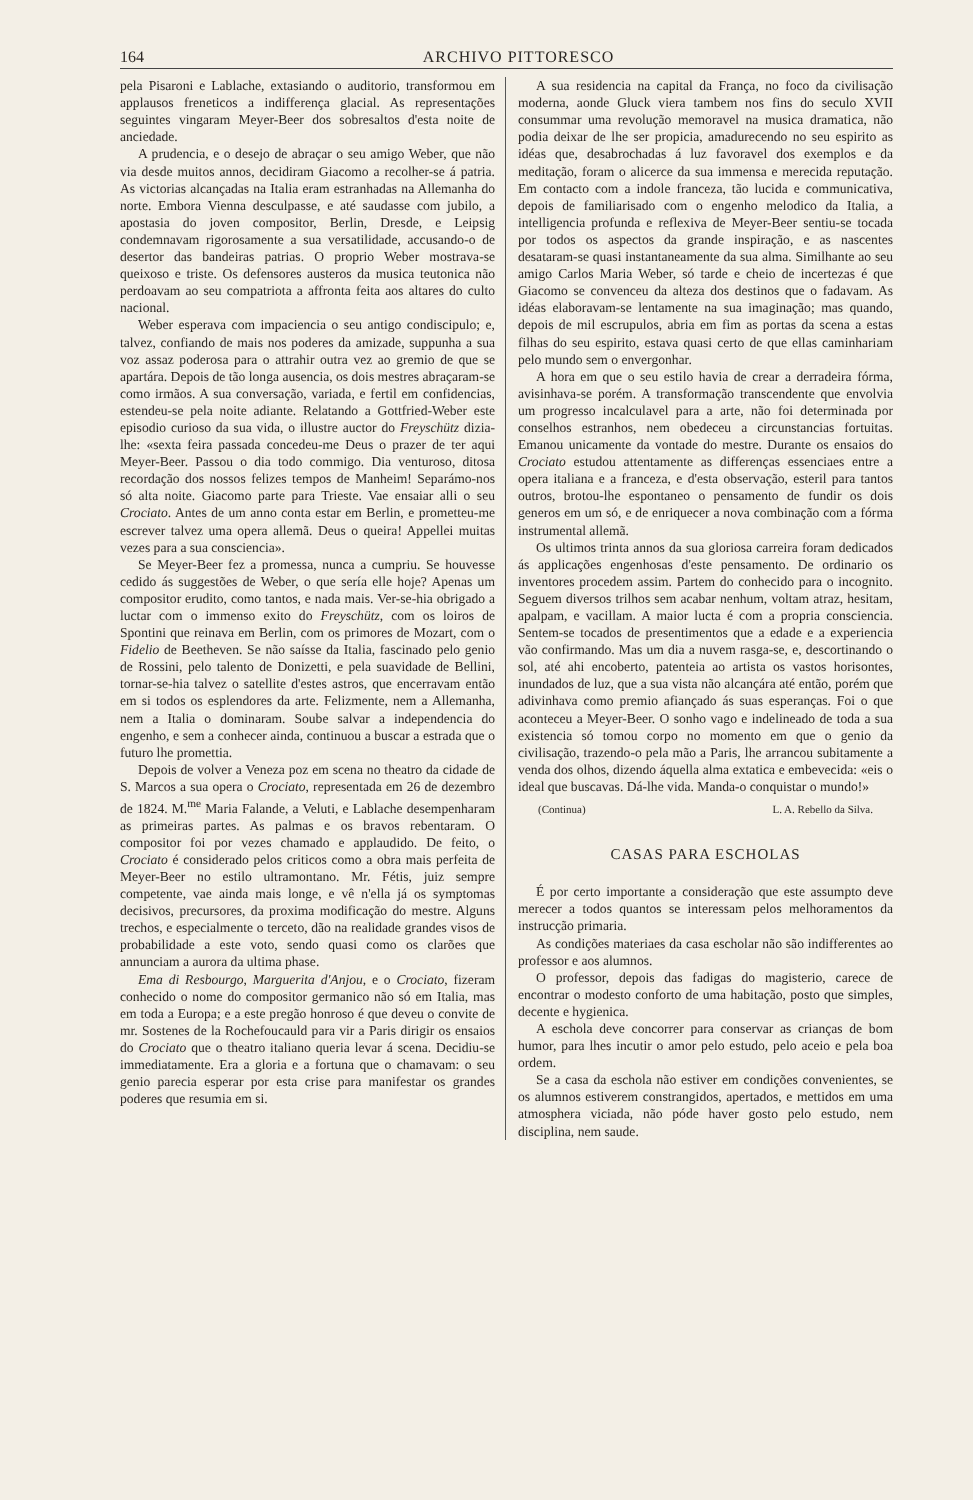164 ARCHIVO PITTORESCO
pela Pisaroni e Lablache, extasiando o auditorio, transformou em applausos freneticos a indifferença glacial. As representações seguintes vingaram Meyer-Beer dos sobresaltos d'esta noite de anciedade.
A prudencia, e o desejo de abraçar o seu amigo Weber, que não via desde muitos annos, decidiram Giacomo a recolher-se á patria. As victorias alcançadas na Italia eram estranhadas na Allemanha do norte. Embora Vienna desculpasse, e até saudasse com jubilo, a apostasia do joven compositor, Berlin, Dresde, e Leipsig condemnavam rigorosamente a sua versatilidade, accusando-o de desertor das bandeiras patrias. O proprio Weber mostrava-se queixoso e triste. Os defensores austeros da musica teutonica não perdoavam ao seu compatriota a affronta feita aos altares do culto nacional.
Weber esperava com impaciencia o seu antigo condiscipulo; e, talvez, confiando de mais nos poderes da amizade, suppunha a sua voz assaz poderosa para o attrahir outra vez ao gremio de que se apartára. Depois de tão longa ausencia, os dois mestres abraçaram-se como irmãos. A sua conversação, variada, e fertil em confidencias, estendeu-se pela noite adiante. Relatando a Gottfried-Weber este episodio curioso da sua vida, o illustre auctor do Freyschütz dizia-lhe: «sexta feira passada concedeu-me Deus o prazer de ter aqui Meyer-Beer. Passou o dia todo commigo. Dia venturoso, ditosa recordação dos nossos felizes tempos de Manheim! Separámo-nos só alta noite. Giacomo parte para Trieste. Vae ensaiar alli o seu Crociato. Antes de um anno conta estar em Berlin, e prometteu-me escrever talvez uma opera allemã. Deus o queira! Appellei muitas vezes para a sua consciencia».
Se Meyer-Beer fez a promessa, nunca a cumpriu. Se houvesse cedido ás suggestões de Weber, o que sería elle hoje? Apenas um compositor erudito, como tantos, e nada mais. Ver-se-hia obrigado a luctar com o immenso exito do Freyschütz, com os loiros de Spontini que reinava em Berlin, com os primores de Mozart, com o Fidelio de Beetheven. Se não saísse da Italia, fascinado pelo genio de Rossini, pelo talento de Donizetti, e pela suavidade de Bellini, tornar-se-hia talvez o satellite d'estes astros, que encerravam então em si todos os esplendores da arte. Felizmente, nem a Allemanha, nem a Italia o dominaram. Soube salvar a independencia do engenho, e sem a conhecer ainda, continuou a buscar a estrada que o futuro lhe promettia.
Depois de volver a Veneza poz em scena no theatro da cidade de S. Marcos a sua opera o Crociato, representada em 26 de dezembro de 1824. M.<sup>me</sup> Maria Falande, a Veluti, e Lablache desempenharam as primeiras partes. As palmas e os bravos rebentaram. O compositor foi por vezes chamado e applaudido. De feito, o Crociato é considerado pelos criticos como a obra mais perfeita de Meyer-Beer no estilo ultramontano. Mr. Fétis, juiz sempre competente, vae ainda mais longe, e vê n'ella já os symptomas decisivos, precursores, da proxima modificação do mestre. Alguns trechos, e especialmente o terceto, dão na realidade grandes visos de probabilidade a este voto, sendo quasi como os clarões que annunciam a aurora da ultima phase.
Ema di Resbourgo, Marguerita d'Anjou, e o Crociato, fizeram conhecido o nome do compositor germanico não só em Italia, mas em toda a Europa; e a este pregão honroso é que deveu o convite de mr. Sostenes de la Rochefoucauld para vir a Paris dirigir os ensaios do Crociato que o theatro italiano queria levar á scena. Decidiu-se immediatamente. Era a gloria e a fortuna que o chamavam: o seu genio parecia esperar por esta crise para manifestar os grandes poderes que resumia em si.
A sua residencia na capital da França, no foco da civilisação moderna, aonde Gluck viera tambem nos fins do seculo XVII consummar uma revolução memoravel na musica dramatica, não podia deixar de lhe ser propicia, amadurecendo no seu espirito as idéas que, desabrochadas á luz favoravel dos exemplos e da meditação, foram o alicerce da sua immensa e merecida reputação. Em contacto com a indole franceza, tão lucida e communicativa, depois de familiarisado com o engenho melodico da Italia, a intelligencia profunda e reflexiva de Meyer-Beer sentiu-se tocada por todos os aspectos da grande inspiração, e as nascentes desataram-se quasi instantaneamente da sua alma. Similhante ao seu amigo Carlos Maria Weber, só tarde e cheio de incertezas é que Giacomo se convenceu da alteza dos destinos que o fadavam. As idéas elaboravam-se lentamente na sua imaginação; mas quando, depois de mil escrupulos, abria em fim as portas da scena a estas filhas do seu espirito, estava quasi certo de que ellas caminhariam pelo mundo sem o envergonhar.
A hora em que o seu estilo havia de crear a derradeira fórma, avisinhava-se porém. A transformação transcendente que envolvia um progresso incalculavel para a arte, não foi determinada por conselhos estranhos, nem obedeceu a circunstancias fortuitas. Emanou unicamente da vontade do mestre. Durante os ensaios do Crociato estudou attentamente as differenças essenciaes entre a opera italiana e a franceza, e d'esta observação, esteril para tantos outros, brotou-lhe espontaneo o pensamento de fundir os dois generos em um só, e de enriquecer a nova combinação com a fórma instrumental allemã.
Os ultimos trinta annos da sua gloriosa carreira foram dedicados ás applicações engenhosas d'este pensamento. De ordinario os inventores procedem assim. Partem do conhecido para o incognito. Seguem diversos trilhos sem acabar nenhum, voltam atraz, hesitam, apalpam, e vacillam. A maior lucta é com a propria consciencia. Sentem-se tocados de presentimentos que a edade e a experiencia vão confirmando. Mas um dia a nuvem rasga-se, e, descortinando o sol, até ahi encoberto, patenteia ao artista os vastos horisontes, inundados de luz, que a sua vista não alcançára até então, porém que adivinhava como premio afiançado ás suas esperanças. Foi o que aconteceu a Meyer-Beer. O sonho vago e indelineado de toda a sua existencia só tomou corpo no momento em que o genio da civilisação, trazendo-o pela mão a Paris, lhe arrancou subitamente a venda dos olhos, dizendo áquella alma extatica e embevecida: «eis o ideal que buscavas. Dá-lhe vida. Manda-o conquistar o mundo!»
(Continua) L. A. Rebello da Silva.
CASAS PARA ESCHOLAS
É por certo importante a consideração que este assumpto deve merecer a todos quantos se interessam pelos melhoramentos da instrucção primaria.
As condições materiaes da casa escholar não são indifferentes ao professor e aos alumnos.
O professor, depois das fadigas do magisterio, carece de encontrar o modesto conforto de uma habitação, posto que simples, decente e hygienica.
A eschola deve concorrer para conservar as crianças de bom humor, para lhes incutir o amor pelo estudo, pelo aceio e pela boa ordem.
Se a casa da eschola não estiver em condições convenientes, se os alumnos estiverem constrangidos, apertados, e mettidos em uma atmosphera viciada, não póde haver gosto pelo estudo, nem disciplina, nem saude.